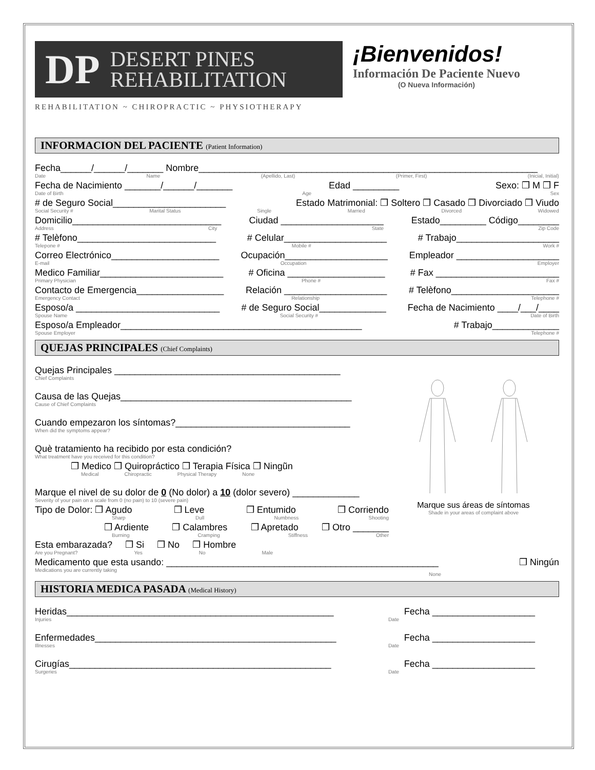DP DESERT PINES
REHABILITATION
REHABILITATION ~ CHIROPRACTIC ~ PHYSIOTHERAPY
¡Bienvenidos!
Información De Paciente Nuevo
(O Nueva Información)
INFORMACION DEL PACIENTE (Patient Information)
Fecha______/______/_______ Nombre__________________________________________________________________
Date Name (Apellido, Last) (Primer, First) (Inicial, Initial)
Fecha de Nacimiento _______/______/_______ Edad _________ Sexo: ❒ M ❒ F
Date of Birth Age Sex
# de Seguro Social______________________ Estado Matrimonial: ❒ Soltero ❒ Casado ❒ Divorciado ❒ Viudo
Social Security # Marital Status Single Married Divorced Widowed
Domicilio_____________________________ Ciudad ____________________ Estado_________ Código________
Address City State Zip Code
# Telèfono___________________________ # Celular____________________ # Trabajo____________________
Telepone # Mobile # Work #
Correo Electrónico_____________________ Ocupación____________________ Empleador ____________________
E-mail Occupation Employer
Medico Familiar________________________ # Oficina ___________________ # Fax ________________________
Primary Physician Phone # Fax #
Contacto de Emergencia_________________ Relación ____________________ # Telèfono_____________________
Emergency Contact Relationship Telephone #
Esposo/a ____________________________ # de Seguro Social_____________ Fecha de Nacimiento ____/___/____
Spouse Name Social Security # Date of Birth
Esposo/a Empleador_______________________________________________ # Trabajo_____________
Spouse Employer Telephone #
QUEJAS PRINCIPALES (Chief Complaints)
Quejas Principales ____________________________________________
Chief Complaints
Causa de las Quejas_____________________________________________
Cause of Chief Complaints
Cuando empezaron los síntomas?__________________________________
When did the symptoms appear?
Què tratamiento ha recibido por esta condición?
What treatment have you received for this condition?
❒ Medico ❒ Quiropráctico ❒ Terapia Física ❒ Ningũn
Medical Chiropractic Physical Therapy None
Marque el nivel de su dolor de 0 (No dolor) a 10 (dolor severo) _____________
Severity of your pain on a scale from 0 (no pain) to 10 (severe pain)
Tipo de Dolor: ❒ Agudo ❒ Leve ❒ Entumido ❒ Corriendo
Sharp Dull Numbness Shooting
❒ Ardiente ❒ Calambres ❒ Apretado ❒ Otro _______
Burning Cramping Stiffness Other
Esta embarazada? ❒ Si ❒ No ❒ Hombre
Are you Pregnant? Yes No Male
Marque sus áreas de síntomas
Shade in your areas of complaint above
Medicamento que esta usando: _____________________________________________________ ❒ Ningún
Medications you are currently taking None
HISTORIA MEDICA PASADA (Medical History)
Heridas____________________________________________________ Fecha ____________________
Injuries Date
Enfermedades_______________________________________________ Fecha ____________________
Illnesses Date
Cirugías___________________________________________________ Fecha ____________________
Surgeries Date